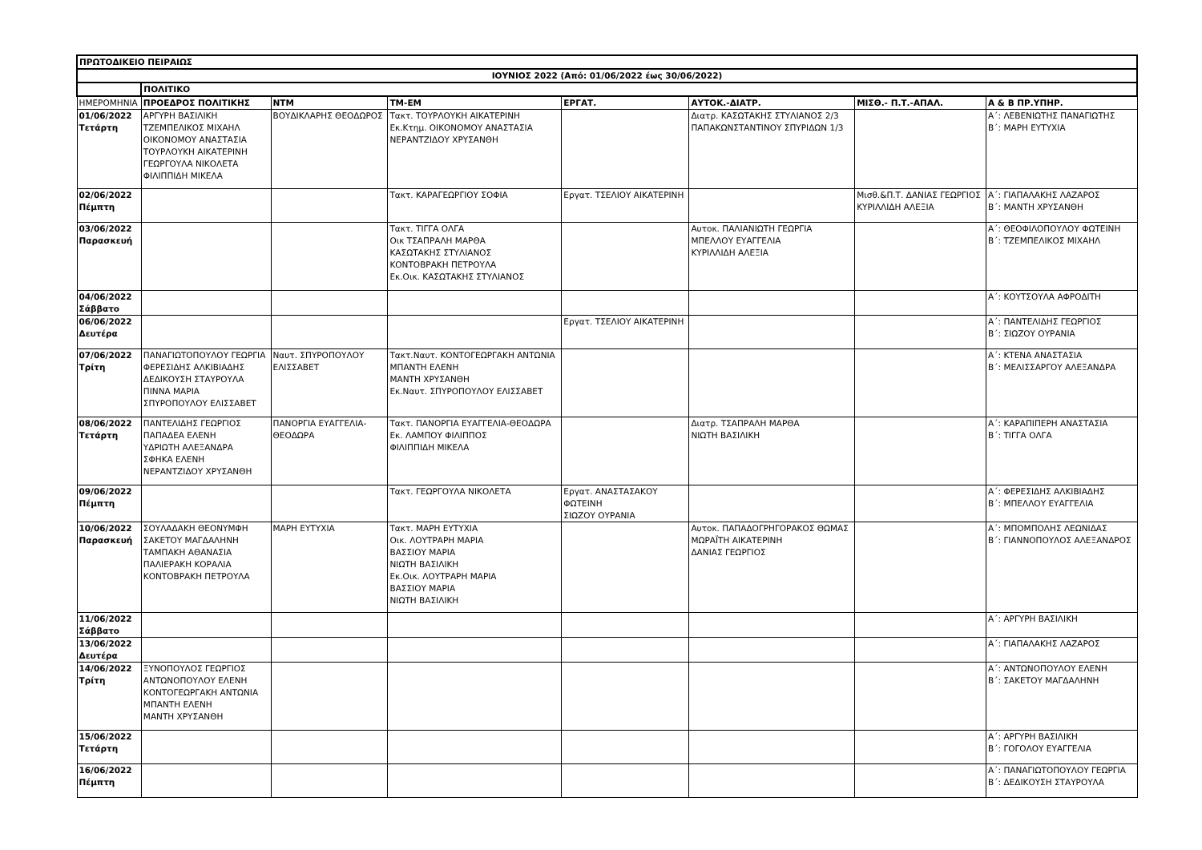| ΠΡΩΤΟΔΙΚΕΙΟ ΠΕΙΡΑΙΩΣ | | | | | | | |
| ΙΟΥΝΙΟΣ 2022 (Από: 01/06/2022 έως 30/06/2022) | | | | | | | |
| | ΠΟΛΙΤΙΚΟ | | | | | | |
| ΗΜΕΡΟΜΗΝΙΑ | ΠΡΟΕΔΡΟΣ ΠΟΛΙΤΙΚΗΣ | ΝΤΜ | ΤΜ-ΕΜ | ΕΡΓΑΤ. | ΑΥΤΟΚ.-ΔΙΑΤΡ. | ΜΙΣΘ.- Π.Τ.-ΑΠΑΛ. | Α & Β ΠΡ.ΥΠΗΡ. |
| 01/06/2022 Τετάρτη | ΑΡΓΥΡΗ ΒΑΣΙΛΙΚΗ ΤΖΕΜΠΕΛΙΚΟΣ ΜΙΧΑΗΛ ΟΙΚΟΝΟΜΟΥ ΑΝΑΣΤΑΣΙΑ ΤΟΥΡΛΟΥΚΗ ΑΙΚΑΤΕΡΙΝΗ ΓΕΩΡΓΟΥΛΑ ΝΙΚΟΛΕΤΑ ΦΙΛΙΠΠΙΔΗ ΜΙΚΕΛΑ | ΒΟΥΔΙΚΛΑΡΗΣ ΘΕΟΔΩΡΟΣ | Τακτ. ΤΟΥΡΛΟΥΚΗ ΑΙΚΑΤΕΡΙΝΗ Εκ.Κτημ. ΟΙΚΟΝΟΜΟΥ ΑΝΑΣΤΑΣΙΑ ΝΕΡΑΝΤΖΙΔΟΥ ΧΡΥΣΑΝΘΗ | | Διατρ. ΚΑΣΩΤΑΚΗΣ ΣΤΥΛΙΑΝΟΣ 2/3 ΠΑΠΑΚΩΝΣΤΑΝΤΙΝΟΥ ΣΠΥΡΙΔΩΝ 1/3 | | Α΄: ΛΕΒΕΝΙΩΤΗΣ ΠΑΝΑΓΙΩΤΗΣ Β΄: ΜΑΡΗ ΕΥΤΥΧΙΑ |
| 02/06/2022 Πέμπτη | | | Τακτ. ΚΑΡΑΓΕΩΡΓΙΟΥ ΣΟΦΙΑ | Εργατ. ΤΣΕΛΙΟΥ ΑΙΚΑΤΕΡΙΝΗ | | Μισθ.&Π.Τ. ΔΑΝΙΑΣ ΓΕΩΡΓΙΟΣ ΚΥΡΙΛΛΙΔΗ ΑΛΕΞΙΑ | Α΄: ΓΙΑΠΑΛΑΚΗΣ ΛΑΖΑΡΟΣ Β΄: ΜΑΝΤΗ ΧΡΥΣΑΝΘΗ |
| 03/06/2022 Παρασκευή | | | Τακτ. ΤΙΓΓΑ ΟΛΓΑ Οικ ΤΣΑΠΡΑΛΗ ΜΑΡΘΑ ΚΑΣΩΤΑΚΗΣ ΣΤΥΛΙΑΝΟΣ ΚΟΝΤΟΒΡΑΚΗ ΠΕΤΡΟΥΛΑ Εκ.Οικ. ΚΑΣΩΤΑΚΗΣ ΣΤΥΛΙΑΝΟΣ | | Αυτοκ. ΠΑΛΙΑΝΙΩΤΗ ΓΕΩΡΓΙΑ ΜΠΕΛΛΟΥ ΕΥΑΓΓΕΛΙΑ ΚΥΡΙΛΛΙΔΗ ΑΛΕΞΙΑ | | Α΄: ΘΕΟΦΙΛΟΠΟΥΛΟΥ ΦΩΤΕΙΝΗ Β΄: ΤΖΕΜΠΕΛΙΚΟΣ ΜΙΧΑΗΛ |
| 04/06/2022 Σάββατο | | | | | | | Α΄: ΚΟΥΤΣΟΥΛΑ ΑΦΡΟΔΙΤΗ |
| 06/06/2022 Δευτέρα | | | | Εργατ. ΤΣΕΛΙΟΥ ΑΙΚΑΤΕΡΙΝΗ | | | Α΄: ΠΑΝΤΕΛΙΔΗΣ ΓΕΩΡΓΙΟΣ Β΄: ΣΙΩΖΟΥ ΟΥΡΑΝΙΑ |
| 07/06/2022 Τρίτη | ΠΑΝΑΓΙΩΤΟΠΟΥΛΟΥ ΓΕΩΡΓΙΑ ΦΕΡΕΣΙΔΗΣ ΑΛΚΙΒΙΑΔΗΣ ΔΕΔΙΚΟΥΣΗ ΣΤΑΥΡΟΥΛΑ ΠΙΝΝΑ ΜΑΡΙΑ ΣΠΥΡΟΠΟΥΛΟΥ ΕΛΙΣΣΑΒΕΤ | Ναυτ. ΣΠΥΡΟΠΟΥΛΟΥ ΕΛΙΣΣΑΒΕΤ | Τακτ.Ναυτ. ΚΟΝΤΟΓΕΩΡΓΑΚΗ ΑΝΤΩΝΙΑ ΜΠΑΝΤΗ ΕΛΕΝΗ ΜΑΝΤΗ ΧΡΥΣΑΝΘΗ Εκ.Ναυτ. ΣΠΥΡΟΠΟΥΛΟΥ ΕΛΙΣΣΑΒΕΤ | | | | Α΄: ΚΤΕΝΑ ΑΝΑΣΤΑΣΙΑ Β΄: ΜΕΛΙΣΣΑΡΓΟΥ ΑΛΕΞΑΝΔΡΑ |
| 08/06/2022 Τετάρτη | ΠΑΝΤΕΛΙΔΗΣ ΓΕΩΡΓΙΟΣ ΠΑΠΑΔΕΑ ΕΛΕΝΗ ΥΔΡΙΩΤΗ ΑΛΕΞΑΝΔΡΑ ΣΦΗΚΑ ΕΛΕΝΗ ΝΕΡΑΝΤΖΙΔΟΥ ΧΡΥΣΑΝΘΗ | ΠΑΝΟΡΓΙΑ ΕΥΑΓΓΕΛΙΑ- ΘΕΟΔΩΡΑ | Τακτ. ΠΑΝΟΡΓΙΑ ΕΥΑΓΓΕΛΙΑ-ΘΕΟΔΩΡΑ Εκ. ΛΑΜΠΟΥ ΦΙΛΙΠΠΟΣ ΦΙΛΙΠΠΙΔΗ ΜΙΚΕΛΑ | | Διατρ. ΤΣΑΠΡΑΛΗ ΜΑΡΘΑ ΝΙΩΤΗ ΒΑΣΙΛΙΚΗ | | Α΄: ΚΑΡΑΠΙΠΕΡΗ ΑΝΑΣΤΑΣΙΑ Β΄: ΤΙΓΓΑ ΟΛΓΑ |
| 09/06/2022 Πέμπτη | | | Τακτ. ΓΕΩΡΓΟΥΛΑ ΝΙΚΟΛΕΤΑ | Εργατ. ΑΝΑΣΤΑΣΑΚΟΥ ΦΩΤΕΙΝΗ ΣΙΩΖΟΥ ΟΥΡΑΝΙΑ | | | Α΄: ΦΕΡΕΣΙΔΗΣ ΑΛΚΙΒΙΑΔΗΣ Β΄: ΜΠΕΛΛΟΥ ΕΥΑΓΓΕΛΙΑ |
| 10/06/2022 Παρασκευή | ΣΟΥΛΑΔΑΚΗ ΘΕΟΝΥΜΦΗ ΣΑΚΕΤΟΥ ΜΑΓΔΑΛΗΝΗ ΤΑΜΠΑΚΗ ΑΘΑΝΑΣΙΑ ΠΑΛΙΕΡΑΚΗ ΚΟΡΑΛΙΑ ΚΟΝΤΟΒΡΑΚΗ ΠΕΤΡΟΥΛΑ | ΜΑΡΗ ΕΥΤΥΧΙΑ | Τακτ. ΜΑΡΗ ΕΥΤΥΧΙΑ Οικ. ΛΟΥΤΡΑΡΗ ΜΑΡΙΑ ΒΑΣΣΙΟΥ ΜΑΡΙΑ ΝΙΩΤΗ ΒΑΣΙΛΙΚΗ Εκ.Οικ. ΛΟΥΤΡΑΡΗ ΜΑΡΙΑ ΒΑΣΣΙΟΥ ΜΑΡΙΑ ΝΙΩΤΗ ΒΑΣΙΛΙΚΗ | | Αυτοκ. ΠΑΠΑΔΟΓΡΗΓΟΡΑΚΟΣ ΘΩΜΑΣ ΜΩΡΑΪΤΗ ΑΙΚΑΤΕΡΙΝΗ ΔΑΝΙΑΣ ΓΕΩΡΓΙΟΣ | | Α΄: ΜΠΟΜΠΟΛΗΣ ΛΕΩΝΙΔΑΣ Β΄: ΓΙΑΝΝΟΠΟΥΛΟΣ ΑΛΕΞΑΝΔΡΟΣ |
| 11/06/2022 Σάββατο | | | | | | | Α΄: ΑΡΓΥΡΗ ΒΑΣΙΛΙΚΗ |
| 13/06/2022 Δευτέρα | | | | | | | Α΄: ΓΙΑΠΑΛΑΚΗΣ ΛΑΖΑΡΟΣ |
| 14/06/2022 Τρίτη | ΞΥΝΟΠΟΥΛΟΣ ΓΕΩΡΓΙΟΣ ΑΝΤΩΝΟΠΟΥΛΟΥ ΕΛΕΝΗ ΚΟΝΤΟΓΕΩΡΓΑΚΗ ΑΝΤΩΝΙΑ ΜΠΑΝΤΗ ΕΛΕΝΗ ΜΑΝΤΗ ΧΡΥΣΑΝΘΗ | | | | | | Α΄: ΑΝΤΩΝΟΠΟΥΛΟΥ ΕΛΕΝΗ Β΄: ΣΑΚΕΤΟΥ ΜΑΓΔΑΛΗΝΗ |
| 15/06/2022 Τετάρτη | | | | | | | Α΄: ΑΡΓΥΡΗ ΒΑΣΙΛΙΚΗ Β΄: ΓΟΓΟΛΟΥ ΕΥΑΓΓΕΛΙΑ |
| 16/06/2022 Πέμπτη | | | | | | | Α΄: ΠΑΝΑΓΙΩΤΟΠΟΥΛΟΥ ΓΕΩΡΓΙΑ Β΄: ΔΕΔΙΚΟΥΣΗ ΣΤΑΥΡΟΥΛΑ |